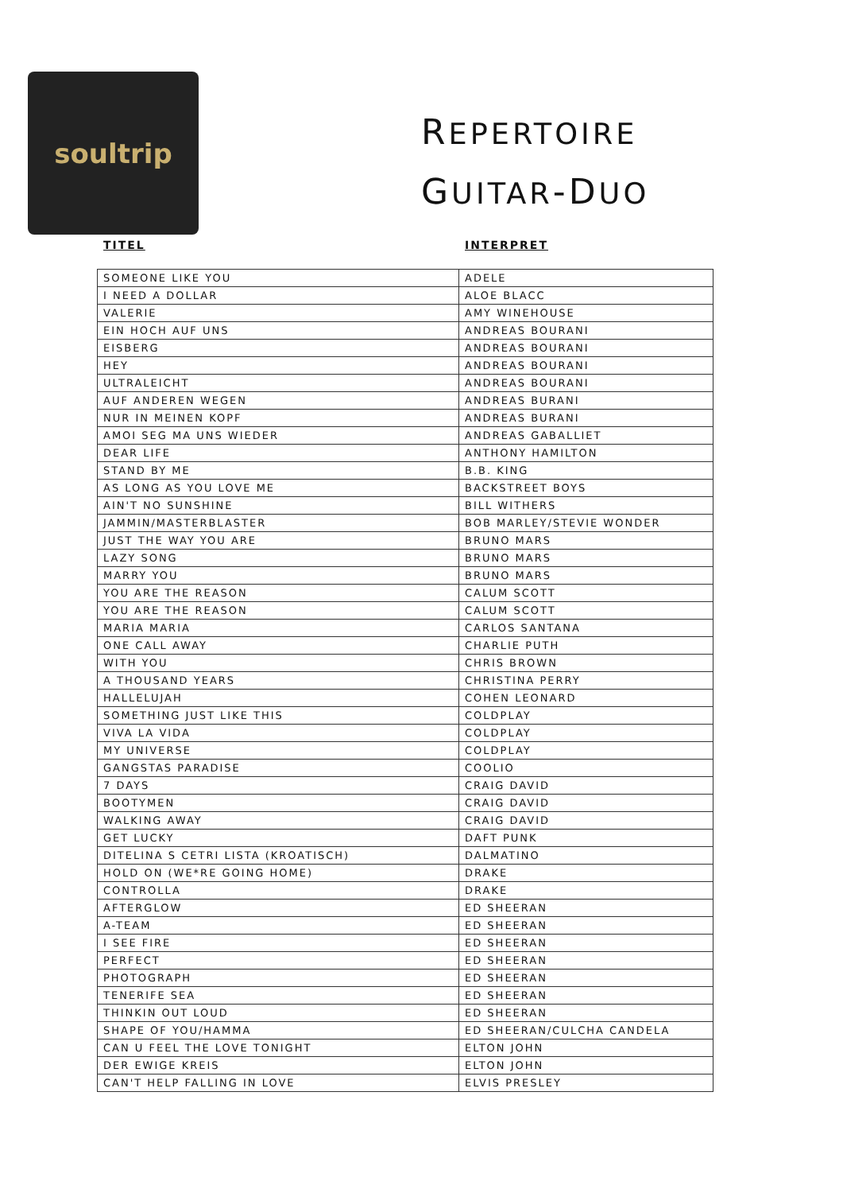soultrip
REPERTOIRE
GUITAR-DUO
TITEL INTERPRET
| SOMEONE LIKE YOU | ADELE |
| I NEED A DOLLAR | ALOE BLACC |
| VALERIE | AMY WINEHOUSE |
| EIN HOCH AUF UNS | ANDREAS BOURANI |
| EISBERG | ANDREAS BOURANI |
| HEY | ANDREAS BOURANI |
| ULTRALEICHT | ANDREAS BOURANI |
| AUF ANDEREN WEGEN | ANDREAS BURANI |
| NUR IN MEINEN KOPF | ANDREAS BURANI |
| AMOI SEG MA UNS WIEDER | ANDREAS GABALLIET |
| DEAR LIFE | ANTHONY HAMILTON |
| STAND BY ME | B.B. KING |
| AS LONG AS YOU LOVE ME | BACKSTREET BOYS |
| AIN'T NO SUNSHINE | BILL WITHERS |
| JAMMIN/MASTERBLASTER | BOB MARLEY/STEVIE WONDER |
| JUST THE WAY YOU ARE | BRUNO MARS |
| LAZY SONG | BRUNO MARS |
| MARRY YOU | BRUNO MARS |
| YOU ARE THE REASON | CALUM SCOTT |
| YOU ARE THE REASON | CALUM SCOTT |
| MARIA MARIA | CARLOS SANTANA |
| ONE CALL AWAY | CHARLIE PUTH |
| WITH YOU | CHRIS BROWN |
| A THOUSAND YEARS | CHRISTINA PERRY |
| HALLELUJAH | COHEN LEONARD |
| SOMETHING JUST LIKE THIS | COLDPLAY |
| VIVA LA VIDA | COLDPLAY |
| MY UNIVERSE | COLDPLAY |
| GANGSTAS PARADISE | COOLIO |
| 7 DAYS | CRAIG DAVID |
| BOOTYMEN | CRAIG DAVID |
| WALKING AWAY | CRAIG DAVID |
| GET LUCKY | DAFT PUNK |
| DITELINA S CETRI LISTA (KROATISCH) | DALMATINO |
| HOLD ON (WE*RE GOING HOME) | DRAKE |
| CONTROLLA | DRAKE |
| AFTERGLOW | ED SHEERAN |
| A-TEAM | ED SHEERAN |
| I SEE FIRE | ED SHEERAN |
| PERFECT | ED SHEERAN |
| PHOTOGRAPH | ED SHEERAN |
| TENERIFE SEA | ED SHEERAN |
| THINKIN OUT LOUD | ED SHEERAN |
| SHAPE OF YOU/HAMMA | ED SHEERAN/CULCHA CANDELA |
| CAN U FEEL THE LOVE TONIGHT | ELTON JOHN |
| DER EWIGE KREIS | ELTON JOHN |
| CAN'T HELP FALLING IN LOVE | ELVIS PRESLEY |